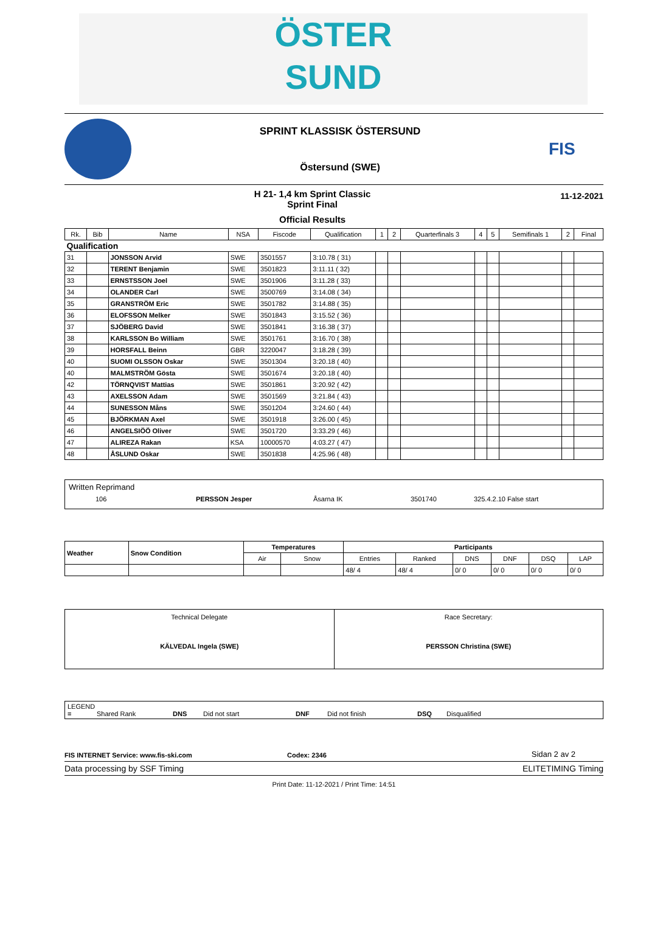ÖSTER
SUND
SPRINT KLASSISK ÖSTERSUND
Östersund (SWE)
FIS
H 21- 1,4 km Sprint Classic
Sprint Final
Official Results
11-12-2021
| Rk. | Bib | Name | NSA | Fiscode | Qualification | 1 | 2 | Quarterfinals 3 | 4 | 5 | Semifinals 1 | 2 | Final |
| --- | --- | --- | --- | --- | --- | --- | --- | --- | --- | --- | --- | --- | --- |
| Qualification | | | | | | | | | | | | | |
| 31 | | JONSSON Arvid | SWE | 3501557 | 3:10.78 ( 31) | | | | | | | | |
| 32 | | TERENT Benjamin | SWE | 3501823 | 3:11.11 ( 32) | | | | | | | | |
| 33 | | ERNSTSSON Joel | SWE | 3501906 | 3:11.28 ( 33) | | | | | | | | |
| 34 | | OLANDER Carl | SWE | 3500769 | 3:14.08 ( 34) | | | | | | | | |
| 35 | | GRANSTRÖM Eric | SWE | 3501782 | 3:14.88 ( 35) | | | | | | | | |
| 36 | | ELOFSSON Melker | SWE | 3501843 | 3:15.52 ( 36) | | | | | | | | |
| 37 | | SJÖBERG David | SWE | 3501841 | 3:16.38 ( 37) | | | | | | | | |
| 38 | | KARLSSON Bo William | SWE | 3501761 | 3:16.70 ( 38) | | | | | | | | |
| 39 | | HORSFALL Beinn | GBR | 3220047 | 3:18.28 ( 39) | | | | | | | | |
| 40 | | SUOMI OLSSON Oskar | SWE | 3501304 | 3:20.18 ( 40) | | | | | | | | |
| 40 | | MALMSTRÖM Gösta | SWE | 3501674 | 3:20.18 ( 40) | | | | | | | | |
| 42 | | TÖRNQVIST Mattias | SWE | 3501861 | 3:20.92 ( 42) | | | | | | | | |
| 43 | | AXELSSON Adam | SWE | 3501569 | 3:21.84 ( 43) | | | | | | | | |
| 44 | | SUNESSON Måns | SWE | 3501204 | 3:24.60 ( 44) | | | | | | | | |
| 45 | | BJÖRKMAN Axel | SWE | 3501918 | 3:26.00 ( 45) | | | | | | | | |
| 46 | | ANGELSIÖÖ Oliver | SWE | 3501720 | 3:33.29 ( 46) | | | | | | | | |
| 47 | | ALIREZA Rakan | KSA | 10000570 | 4:03.27 ( 47) | | | | | | | | |
| 48 | | ÅSLUND Oskar | SWE | 3501838 | 4:25.96 ( 48) | | | | | | | | |
Written Reprimand
106 PERSSON Jesper Åsarna IK 3501740 325.4.2.10 False start
| Weather | Snow Condition | Temperatures | | Participants | | | | | |
| --- | --- | --- | --- | --- | --- | --- | --- | --- | --- |
| | | Air | Snow | Entries | Ranked | DNS | DNF | DSQ | LAP |
| | | | | 48/ 4 | 48/ 4 | 0/ 0 | 0/ 0 | 0/ 0 | 0/ 0 |
| Technical Delegate KÄLVEDAL Ingela (SWE) | Race Secretary: PERSSON Christina (SWE) |
LEGEND
= Shared Rank DNS Did not start DNF Did not finish DSQ Disqualified
FIS INTERNET Service: www.fis-ski.com Codex: 2346 Sidan 2 av 2
Data processing by SSF Timing ELITETIMING Timing
Print Date: 11-12-2021 / Print Time: 14:51